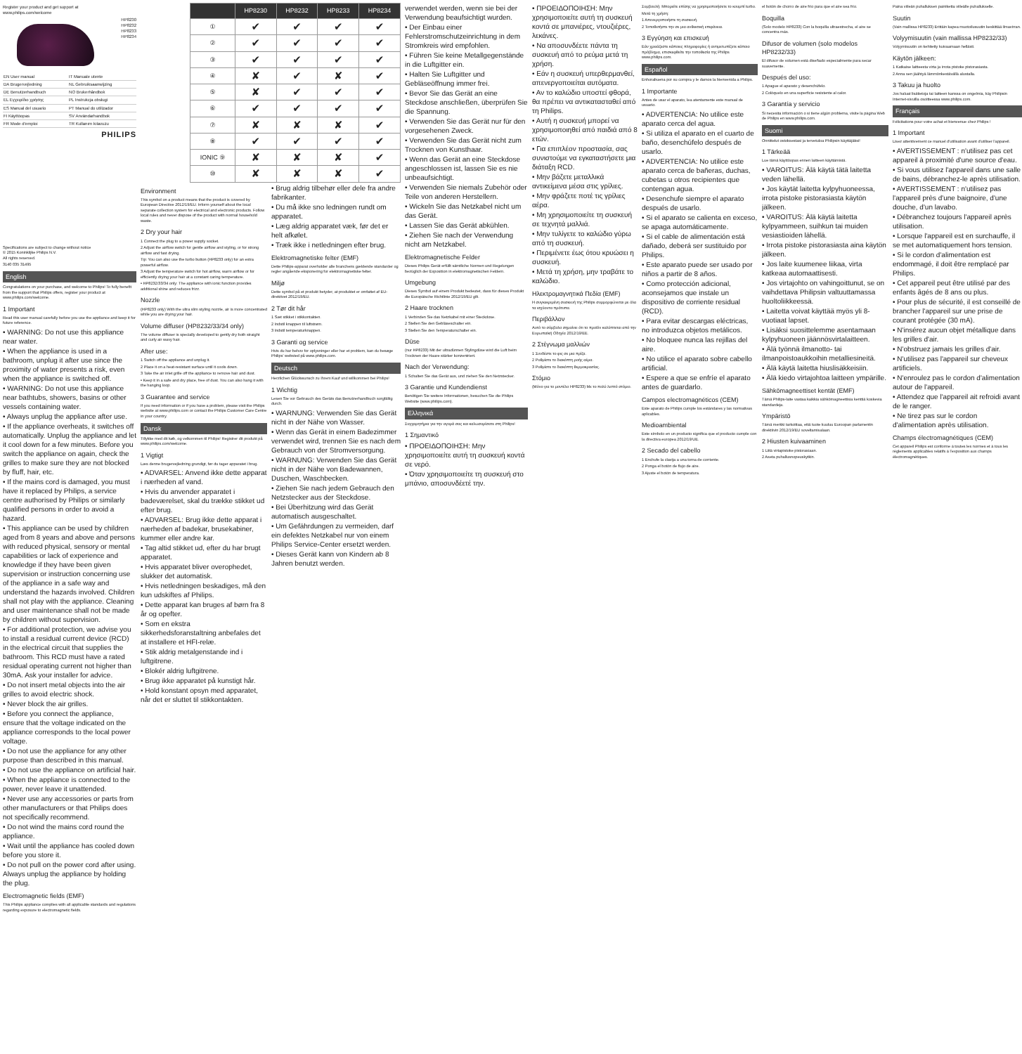Register your product and get support at
www.philips.com/welcome
HP8230
HP8232
HP8233
HP8234
| EN User manual | IT Manuale utente |
| DA Brugervejledning | NL Gebruiksaanwijzing |
| DE Benutzerhandbuch | NO Brukerhåndbok |
| EL Εγχειρίδιο χρήσης | PL Instrukcja obsługi |
| ES Manual del usuario | PT Manual do utilizador |
| FI Käyttöopas | SV Användarhandbok |
| FR Mode d'emploi | TR Kullanım kılavuzu |
PHILIPS
Specifications are subject to change without notice
© 2015 Koninklijke Philips N.V.
All rights reserved.
3140 035 31495
English
Congratulations on your purchase, and welcome to Philips! To fully benefit from the support that Philips offers, register your product at www.philips.com/welcome.
1 Important
Read this user manual carefully before you use the appliance and keep it for future reference.
• WARNING: Do not use this appliance near water.
• When the appliance is used in a bathroom, unplug it after use since the proximity of water presents a risk, even when the appliance is switched off.
• WARNING: Do not use this appliance near bathtubs, showers, basins or other vessels containing water.
• Always unplug the appliance after use.
• If the appliance overheats, it switches off automatically. Unplug the appliance and let it cool down for a few minutes. Before you switch the appliance on again, check the grilles to make sure they are not blocked by fluff, hair, etc.
• If the mains cord is damaged, you must have it replaced by Philips, a service centre authorised by Philips or similarly qualified persons in order to avoid a hazard.
• This appliance can be used by children aged from 8 years and above and persons with reduced physical, sensory or mental capabilities or lack of experience and knowledge if they have been given supervision or instruction concerning use of the appliance in a safe way and understand the hazards involved. Children shall not play with the appliance. Cleaning and user maintenance shall not be made by children without supervision.
• For additional protection, we advise you to install a residual current device (RCD) in the electrical circuit that supplies the bathroom. This RCD must have a rated residual operating current not higher than 30mA. Ask your installer for advice.
• Do not insert metal objects into the air grilles to avoid electric shock.
• Never block the air grilles.
• Before you connect the appliance, ensure that the voltage indicated on the appliance corresponds to the local power voltage.
• Do not use the appliance for any other purpose than described in this manual.
• Do not use the appliance on artificial hair.
• When the appliance is connected to the power, never leave it unattended.
• Never use any accessories or parts from other manufacturers or that Philips does not specifically recommend.
• Do not wind the mains cord round the appliance.
• Wait until the appliance has cooled down before you store it.
• Do not pull on the power cord after using. Always unplug the appliance by holding the plug.
Electromagnetic fields (EMF)
This Philips appliance complies with all applicable standards and regulations regarding exposure to electromagnetic fields.
| | HP8230 | HP8232 | HP8233 | HP8234 |
| --- | --- | --- | --- | --- |
| ① | ✔ | ✔ | ✔ | ✔ |
| ② | ✔ | ✔ | ✔ | ✔ |
| ③ | ✔ | ✔ | ✔ | ✔ |
| ④ | ✘ | ✔ | ✘ | ✔ |
| ⑤ | ✘ | ✔ | ✔ | ✔ |
| ⑥ | ✔ | ✔ | ✔ | ✔ |
| ⑦ | ✘ | ✘ | ✘ | ✔ |
| ⑧ | ✔ | ✔ | ✔ | ✔ |
| IONIC ⑨ | ✘ | ✘ | ✘ | ✔ |
| ⑩ | ✘ | ✘ | ✘ | ✔ |
Environment
This symbol on a product means that the product is covered by European Directive 2012/19/EU. Inform yourself about the local separate collection system for electrical and electronic products. Follow local rules and never dispose of the product with normal household waste.
2 Dry your hair
1 Connect the plug to a power supply socket.
2 Adjust the airflow switch for gentle airflow and styling, or for strong airflow and fast drying.
Tip: You can also use the turbo button (HP8233 only) for an extra powerful airflow.
3 Adjust the temperature switch for hot airflow, warm airflow or for efficiently drying your hair at a constant caring temperature.
• HP8232/33/34 only: The appliance with ionic function provides additional shine and reduces frizz.
Nozzle
(HP8233 only) With the ultra slim styling nozzle, air is more concentrated while you are drying your hair.
Volume diffuser (HP8232/33/34 only)
The volume diffuser is specially developed to gently dry both straight and curly air wavy hair.
After use:
1 Switch off the appliance and unplug it.
2 Place it on a heat-resistant surface until it cools down.
3 Take the air inlet grille off the appliance to remove hair and dust.
• Keep it in a safe and dry place, free of dust. You can also hang it with the hanging loop.
3 Guarantee and service
If you need information or if you have a problem, please visit the Philips website at www.philips.com or contact the Philips Customer Care Centre in your country.
Dansk
Tillykke med dit køb, og velkommen til Philips! Registrer dit produkt på www.philips.com/welcome.
1 Vigtigt
Læs denne brugervejledning grundigt, før du tager apparatet i brug.
• ADVARSEL: Anvend ikke dette apparat i nærheden af vand.
• Hvis du anvender apparatet i badeværelset, skal du trække stikket ud efter brug.
• ADVARSEL: Brug ikke dette apparat i nærheden af badekar, brusekabiner, kummer eller andre kar.
• Tag altid stikket ud, efter du har brugt apparatet.
• Hvis apparatet bliver overophedet, slukker det automatisk.
• Hvis netledningen beskadiges, må den kun udskiftes af Philips.
• Dette apparat kan bruges af børn fra 8 år og opefter.
• Som en ekstra sikkerhedsforanstaltning anbefales det at installere et HFI-relæ.
• Stik aldrig metalgenstande ind i luftgitrene.
• Blokér aldrig luftgitrene.
• Brug ikke apparatet på kunstigt hår.
• Hold konstant opsyn med apparatet, når det er sluttet til stikkontakten.
• Brug aldrig tilbehør eller dele fra andre fabrikanter.
• Du må ikke sno ledningen rundt om apparatet.
• Læg aldrig apparatet væk, før det er helt afkølet.
• Træk ikke i netledningen efter brug.
Elektromagnetiske felter (EMF)
Dette Philips-apparat overholder alle branchens gældende standarder og regler angående eksponering for elektromagnetiske felter.
Miljø
Dette symbol på et produkt betyder, at produktet er omfattet af EU-direktivet 2012/19/EU.
2 Tør dit hår
1 Sæt stikket i stikkontakten.
2 Indstil knappen til luftstrøm.
3 Indstil temperaturknappen.
3 Garanti og service
Hvis du har behov for oplysninger eller har et problem, kan du besøge Philips' websted på www.philips.com.
Deutsch
Herzlichen Glückwunsch zu Ihrem Kauf und willkommen bei Philips!
1 Wichtig
Lesen Sie vor Gebrauch des Geräts das Benutzerhandbuch sorgfältig durch.
• WARNUNG: Verwenden Sie das Gerät nicht in der Nähe von Wasser.
• Wenn das Gerät in einem Badezimmer verwendet wird, trennen Sie es nach dem Gebrauch von der Stromversorgung.
• WARNUNG: Verwenden Sie das Gerät nicht in der Nähe von Badewannen, Duschen, Waschbecken.
• Ziehen Sie nach jedem Gebrauch den Netzstecker aus der Steckdose.
• Bei Überhitzung wird das Gerät automatisch ausgeschaltet.
• Um Gefährdungen zu vermeiden, darf ein defektes Netzkabel nur von einem Philips Service-Center ersetzt werden.
• Dieses Gerät kann von Kindern ab 8 Jahren benutzt werden.
verwendet werden, wenn sie bei der Verwendung beaufsichtigt wurden.
• Der Einbau einer Fehlerstromschutzeinrichtung in dem Stromkreis wird empfohlen.
• Führen Sie keine Metallgegenstände in die Luftgitter ein.
• Halten Sie Luftgitter und Gebläseöffnung immer frei.
• Bevor Sie das Gerät an eine Steckdose anschließen, überprüfen Sie die Spannung.
• Verwenden Sie das Gerät nur für den vorgesehenen Zweck.
• Verwenden Sie das Gerät nicht zum Trocknen von Kunsthaar.
• Wenn das Gerät an eine Steckdose angeschlossen ist, lassen Sie es nie unbeaufsichtigt.
• Verwenden Sie niemals Zubehör oder Teile von anderen Herstellern.
• Wickeln Sie das Netzkabel nicht um das Gerät.
• Lassen Sie das Gerät abkühlen.
• Ziehen Sie nach der Verwendung nicht am Netzkabel.
Elektromagnetische Felder
Dieses Philips Gerät erfüllt sämtliche Normen und Regelungen bezüglich der Exposition in elektromagnetischen Feldern.
Umgebung
Dieses Symbol auf einem Produkt bedeutet, dass für dieses Produkt die Europäische Richtlinie 2012/19/EU gilt.
2 Haare trocknen
1 Verbinden Sie das Netzkabel mit einer Steckdose.
2 Stellen Sie den Gebläseschalter ein.
3 Stellen Sie den Temperaturschalter ein.
Düse
(nur HP8233) Mit der ultradünnen Stylingdüse wird die Luft beim Trocknen der Haare stärker konzentriert.
Nach der Verwendung:
1 Schalten Sie das Gerät aus, und ziehen Sie den Netzstecker.
3 Garantie und Kundendienst
Benötigen Sie weitere Informationen, besuchen Sie die Philips Website (www.philips.com).
Ελληνικά
Συγχαρητήρια για την αγορά σας και καλωσορίσατε στη Philips!
1 Σημαντικό
• ΠΡΟΕΙΔΟΠΟΙΗΣΗ: Μην χρησιμοποιείτε αυτή τη συσκευή κοντά σε νερό.
• Όταν χρησιμοποιείτε τη συσκευή στο μπάνιο, αποσυνδέετέ την.
• ΠΡΟΕΙΔΟΠΟΙΗΣΗ: Μην χρησιμοποιείτε αυτή τη συσκευή κοντά σε μπανιέρες, ντουζιέρες, λεκάνες.
• Να αποσυνδέετε πάντα τη συσκευή από το ρεύμα μετά τη χρήση.
• Εάν η συσκευή υπερθερμανθεί, απενεργοποιείται αυτόματα.
• Αν το καλώδιο υποστεί φθορά, θα πρέπει να αντικατασταθεί από τη Philips.
• Αυτή η συσκευή μπορεί να χρησιμοποιηθεί από παιδιά από 8 ετών.
• Για επιπλέον προστασία, σας συνιστούμε να εγκαταστήσετε μια διάταξη RCD.
• Μην βάζετε μεταλλικά αντικείμενα μέσα στις γρίλιες.
• Μην φράζετε ποτέ τις γρίλιες αέρα.
• Μη χρησιμοποιείτε τη συσκευή σε τεχνητά μαλλιά.
• Μην τυλίγετε το καλώδιο γύρω από τη συσκευή.
• Περιμένετε έως ότου κρυώσει η συσκευή.
• Μετά τη χρήση, μην τραβάτε το καλώδιο.
Ηλεκτρομαγνητικά Πεδία (EMF)
Η συγκεκριμένη συσκευή της Philips συμμορφώνεται με όλα τα ισχύοντα πρότυπα.
Περιβάλλον
Αυτό το σύμβολο σημαίνει ότι το προϊόν καλύπτεται από την Ευρωπαϊκή Οδηγία 2012/19/ΕΕ.
2 Στέγνωμα μαλλιών
1 Συνδέστε το φις σε μια πρίζα.
2 Ρυθμίστε το διακόπτη ροής αέρα.
3 Ρυθμίστε το διακόπτη θερμοκρασίας.
Στόμιο
(Μόνο για το μοντέλο HP8233) Με το πολύ λεπτό στόμιο.
Συμβουλή: Μπορείτε επίσης να χρησιμοποιήσετε το κουμπί turbo.
Μετά τη χρήση:
1 Απενεργοποιήστε τη συσκευή.
2 Τοποθετήστε την σε μια ανθεκτική επιφάνεια.
3 Εγγύηση και επισκευή
Εάν χρειάζεστε κάποιες πληροφορίες ή αντιμετωπίζετε κάποιο πρόβλημα, επισκεφθείτε την τοποθεσία της Philips www.philips.com.
Español
Enhorabuena por su compra y le damos la bienvenida a Philips.
1 Importante
Antes de usar el aparato, lea atentamente este manual de usuario.
• ADVERTENCIA: No utilice este aparato cerca del agua.
• Si utiliza el aparato en el cuarto de baño, desenchúfelo después de usarlo.
• ADVERTENCIA: No utilice este aparato cerca de bañeras, duchas, cubetas u otros recipientes que contengan agua.
• Desenchufe siempre el aparato después de usarlo.
• Si el aparato se calienta en exceso, se apaga automáticamente.
• Si el cable de alimentación está dañado, deberá ser sustituido por Philips.
• Este aparato puede ser usado por niños a partir de 8 años.
• Como protección adicional, aconsejamos que instale un dispositivo de corriente residual (RCD).
• Para evitar descargas eléctricas, no introduzca objetos metálicos.
• No bloquee nunca las rejillas del aire.
• No utilice el aparato sobre cabello artificial.
• Espere a que se enfríe el aparato antes de guardarlo.
Campos electromagnéticos (CEM)
Este aparato de Philips cumple los estándares y las normativas aplicables.
Medioambiental
Este símbolo en un producto significa que el producto cumple con la directiva europea 2012/19/UE.
2 Secado del cabello
1 Enchufe la clavija a una toma de corriente.
2 Ponga el botón de flujo de aire.
3 Ajuste el botón de temperatura.
el botón de chorro de aire frío para que el aire sea frío.
Boquilla
(Solo modelo HP8233) Con la boquilla ultraestrecha, el aire se concentra más.
Difusor de volumen (solo modelos HP8232/33)
El difusor de volumen está diseñado especialmente para secar suavemente.
Después del uso:
1 Apague el aparato y desenchúfelo.
2 Colóquelo en una superficie resistente al calor.
3 Garantía y servicio
Si necesita información o si tiene algún problema, visite la página Web de Philips en www.philips.com.
Suomi
Onnittelut ostoksestasi ja tervetuloa Philipsin käyttäjäksi!
1 Tärkeää
Lue tämä käyttöopas ennen laitteen käyttämistä.
• VAROITUS: Älä käytä tätä laitetta veden lähellä.
• Jos käytät laitetta kylpyhuoneessa, irrota pistoke pistorasiasta käytön jälkeen.
• VAROITUS: Älä käytä laitetta kylpyammeen, suihkun tai muiden vesiastioiden lähellä.
• Irrota pistoke pistorasiasta aina käytön jälkeen.
• Jos laite kuumenee liikaa, virta katkeaa automaattisesti.
• Jos virtajohto on vahingoittunut, se on vaihdettava Philipsin valtuuttamassa huoltoliikkeessä.
• Laitetta voivat käyttää myös yli 8-vuotiaat lapset.
• Lisäksi suosittelemme asentamaan kylpyhuoneen jäännösvirtalaitteen.
• Älä työnnä ilmanotto- tai ilmanpoistoaukkoihin metalliesineitä.
• Älä käytä laitetta hiuslisäkkeisiin.
• Älä kiedo virtajohtoa laitteen ympärille.
Sähkömagneettiset kentät (EMF)
Tämä Philips-laite vastaa kaikkia sähkömagneettisia kenttiä koskevia standardeja.
Ympäristö
Tämä merkki tarkoittaa, että tuote kuuluu Euroopan parlamentin direktiivin 2012/19/EU soveltamisalaan.
2 Hiusten kuivaaminen
1 Liitä virtapistoke pistorasiaan.
2 Aseta puhallusnopeuskytkin.
Paina viileän puhalluksen painiketta viileälle puhallukselle.
Suutin
(Vain mallissa HP8233) Erittäin kapea muotoilusuutin keskittää ilmavirran.
Volyymisuutin (vain mallissa HP8232/33)
Volyymisuutin on kehitetty kuivaamaan hellästi.
Käytön jälkeen:
1 Katkaise laitteesta virta ja irrota pistoke pistorasiasta.
2 Anna sen jäähtyä lämmönkestävällä alustalla.
3 Takuu ja huolto
Jos haluat lisätietoja tai laitteen kanssa on ongelmia, käy Philipsin Internet-sivuilla osoitteessa www.philips.com.
Français
Félicitations pour votre achat et bienvenue chez Philips !
1 Important
Lisez attentivement ce manuel d'utilisation avant d'utiliser l'appareil.
• AVERTISSEMENT : n'utilisez pas cet appareil à proximité d'une source d'eau.
• Si vous utilisez l'appareil dans une salle de bains, débranchez-le après utilisation.
• AVERTISSEMENT : n'utilisez pas l'appareil près d'une baignoire, d'une douche, d'un lavabo.
• Débranchez toujours l'appareil après utilisation.
• Lorsque l'appareil est en surchauffe, il se met automatiquement hors tension.
• Si le cordon d'alimentation est endommagé, il doit être remplacé par Philips.
• Cet appareil peut être utilisé par des enfants âgés de 8 ans ou plus.
• Pour plus de sécurité, il est conseillé de brancher l'appareil sur une prise de courant protégée (30 mA).
• N'insérez aucun objet métallique dans les grilles d'air.
• N'obstruez jamais les grilles d'air.
• N'utilisez pas l'appareil sur cheveux artificiels.
• N'enroulez pas le cordon d'alimentation autour de l'appareil.
• Attendez que l'appareil ait refroidi avant de le ranger.
• Ne tirez pas sur le cordon d'alimentation après utilisation.
Champs électromagnétiques (CEM)
Cet appareil Philips est conforme à toutes les normes et à tous les règlements applicables relatifs à l'exposition aux champs électromagnétiques.